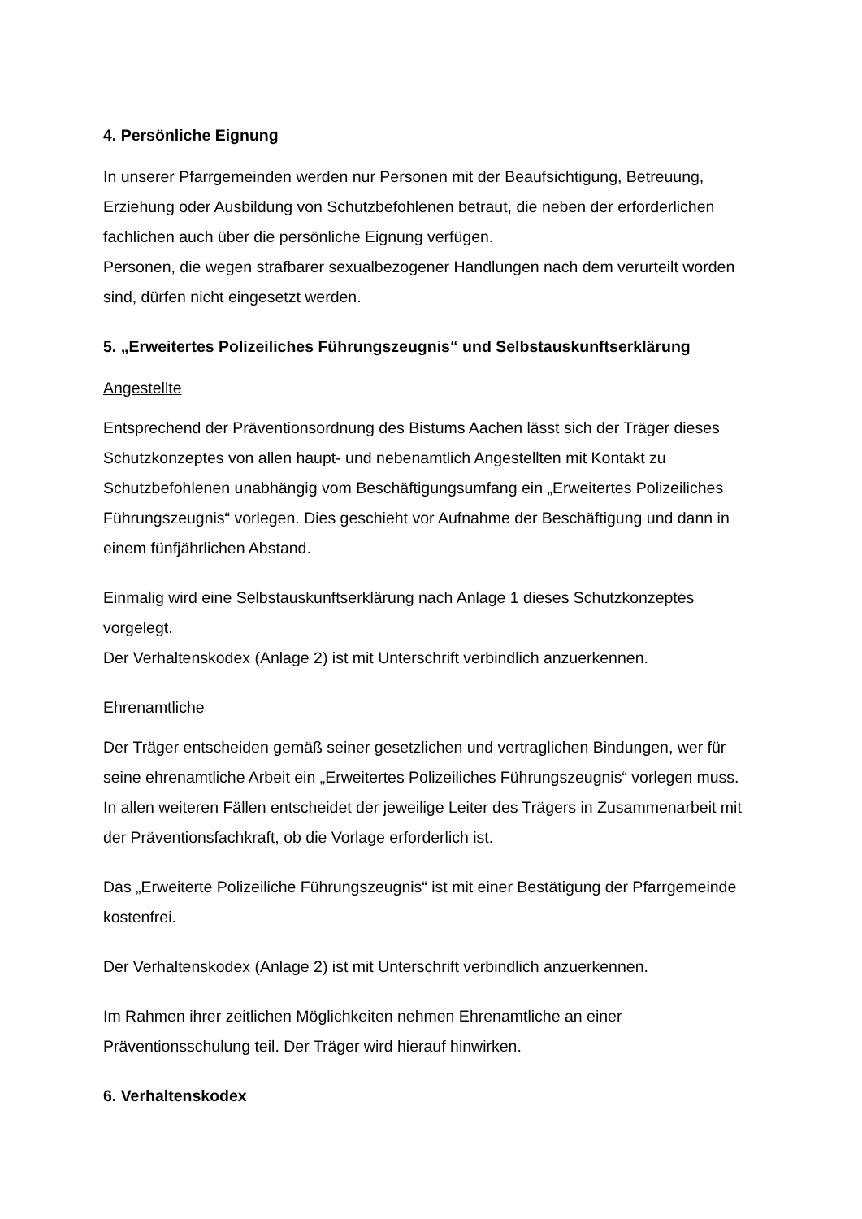4. Persönliche Eignung
In unserer Pfarrgemeinden werden nur Personen mit der Beaufsichtigung, Betreuung, Erziehung oder Ausbildung von Schutzbefohlenen betraut, die neben der erforderlichen fachlichen auch über die persönliche Eignung verfügen.
Personen, die wegen strafbarer sexualbezogener Handlungen nach dem verurteilt worden sind, dürfen nicht eingesetzt werden.
5. „Erweitertes Polizeiliches Führungszeugnis“ und Selbstauskunftserklärung
Angestellte
Entsprechend der Präventionsordnung des Bistums Aachen lässt sich der Träger dieses Schutzkonzeptes von allen haupt- und nebenamtlich Angestellten mit Kontakt zu Schutzbefohlenen unabhängig vom Beschäftigungsumfang ein „Erweitertes Polizeiliches Führungszeugnis“ vorlegen. Dies geschieht vor Aufnahme der Beschäftigung und dann in einem fünfjährlichen Abstand.
Einmalig wird eine Selbstauskunftserklärung nach Anlage 1 dieses Schutzkonzeptes vorgelegt.
Der Verhaltenskodex (Anlage 2) ist mit Unterschrift verbindlich anzuerkennen.
Ehrenamtliche
Der Träger entscheiden gemäß seiner gesetzlichen und vertraglichen Bindungen, wer für seine ehrenamtliche Arbeit ein „Erweitertes Polizeiliches Führungszeugnis“ vorlegen muss.
In allen weiteren Fällen entscheidet der jeweilige Leiter des Trägers in Zusammenarbeit mit der Präventionsfachkraft, ob die Vorlage erforderlich ist.
Das „Erweiterte Polizeiliche Führungszeugnis“ ist mit einer Bestätigung der Pfarrgemeinde kostenfrei.
Der Verhaltenskodex (Anlage 2) ist mit Unterschrift verbindlich anzuerkennen.
Im Rahmen ihrer zeitlichen Möglichkeiten nehmen Ehrenamtliche an einer Präventionsschulung teil. Der Träger wird hierauf hinwirken.
6. Verhaltenskodex